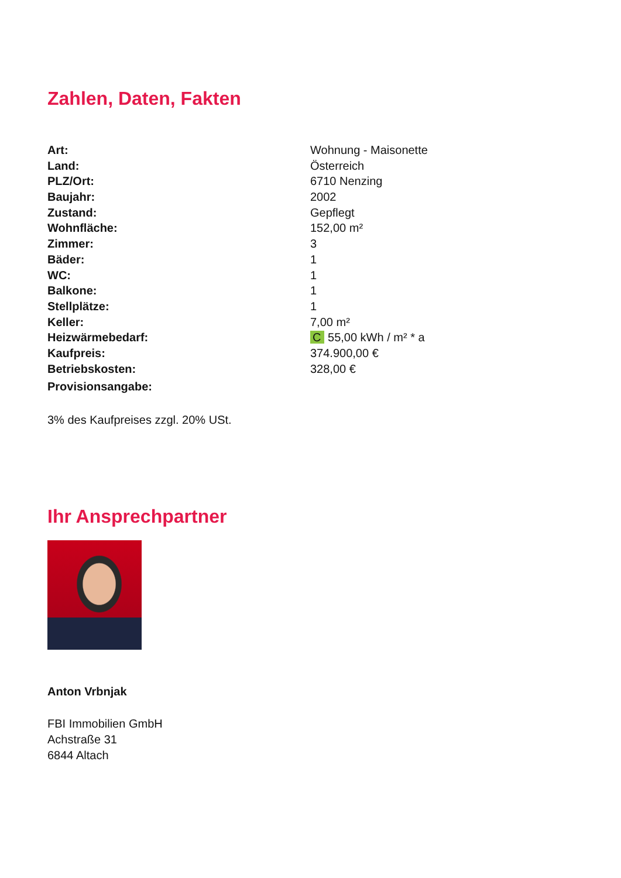Zahlen, Daten, Fakten
| Art: | Wohnung - Maisonette |
| Land: | Österreich |
| PLZ/Ort: | 6710 Nenzing |
| Baujahr: | 2002 |
| Zustand: | Gepflegt |
| Wohnfläche: | 152,00 m² |
| Zimmer: | 3 |
| Bäder: | 1 |
| WC: | 1 |
| Balkone: | 1 |
| Stellplätze: | 1 |
| Keller: | 7,00 m² |
| Heizwärmebedarf: | C 55,00 kWh / m² * a |
| Kaufpreis: | 374.900,00 € |
| Betriebskosten: | 328,00 € |
| Provisionsangabe: | |
3% des Kaufpreises zzgl. 20% USt.
Ihr Ansprechpartner
Anton Vrbnjak
FBI Immobilien GmbH
Achstraße 31
6844 Altach